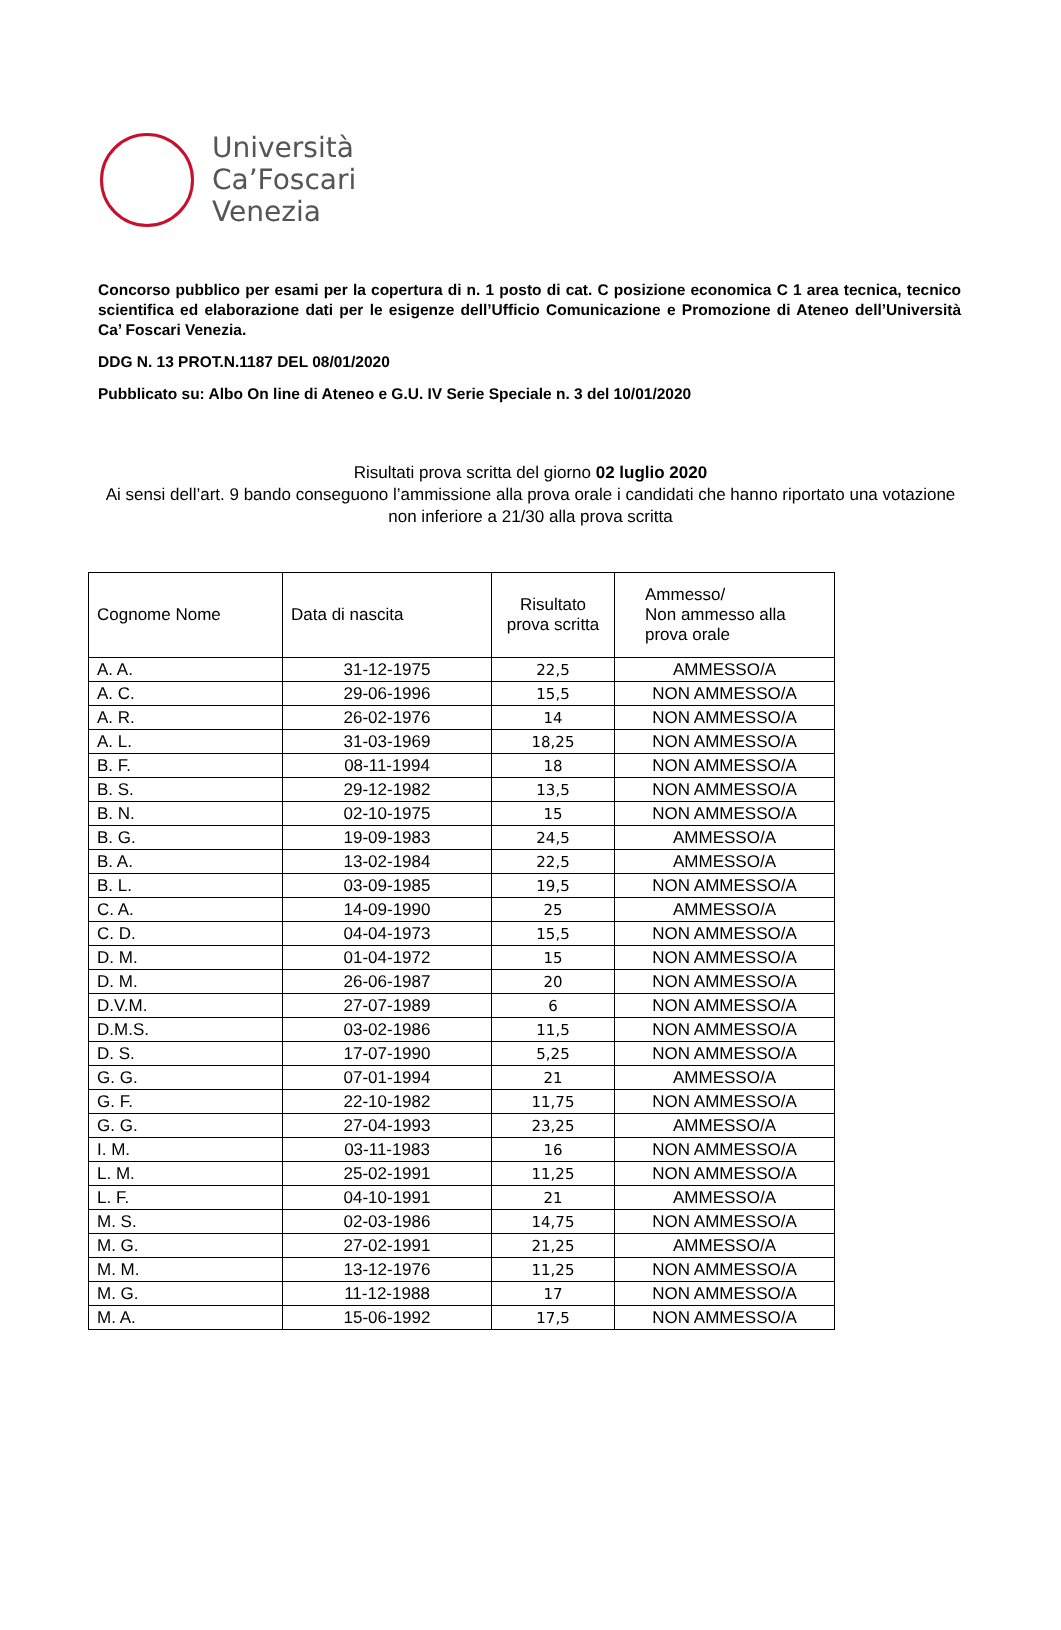Università
Ca’Foscari
Venezia
Concorso pubblico per esami per la copertura di n. 1 posto di cat. C posizione economica C 1 area tecnica, tecnico scientifica ed elaborazione dati per le esigenze dell’Ufficio Comunicazione e Promozione di Ateneo dell’Università Ca’ Foscari Venezia.
DDG N. 13 PROT.N.1187 DEL 08/01/2020
Pubblicato su: Albo On line di Ateneo e G.U. IV Serie Speciale n. 3 del 10/01/2020
Risultati prova scritta del giorno 02 luglio 2020
Ai sensi dell’art. 9 bando conseguono l’ammissione alla prova orale i candidati che hanno riportato una votazione non inferiore a 21/30 alla prova scritta
| Cognome Nome | Data di nascita | Risultato prova scritta | Ammesso/ Non ammesso alla prova orale |
| --- | --- | --- | --- |
| A. A. | 31-12-1975 | 22,5 | AMMESSO/A |
| A. C. | 29-06-1996 | 15,5 | NON AMMESSO/A |
| A. R. | 26-02-1976 | 14 | NON AMMESSO/A |
| A. L. | 31-03-1969 | 18,25 | NON AMMESSO/A |
| B. F. | 08-11-1994 | 18 | NON AMMESSO/A |
| B. S. | 29-12-1982 | 13,5 | NON AMMESSO/A |
| B. N. | 02-10-1975 | 15 | NON AMMESSO/A |
| B. G. | 19-09-1983 | 24,5 | AMMESSO/A |
| B. A. | 13-02-1984 | 22,5 | AMMESSO/A |
| B. L. | 03-09-1985 | 19,5 | NON AMMESSO/A |
| C. A. | 14-09-1990 | 25 | AMMESSO/A |
| C. D. | 04-04-1973 | 15,5 | NON AMMESSO/A |
| D. M. | 01-04-1972 | 15 | NON AMMESSO/A |
| D. M. | 26-06-1987 | 20 | NON AMMESSO/A |
| D.V.M. | 27-07-1989 | 6 | NON AMMESSO/A |
| D.M.S. | 03-02-1986 | 11,5 | NON AMMESSO/A |
| D. S. | 17-07-1990 | 5,25 | NON AMMESSO/A |
| G. G. | 07-01-1994 | 21 | AMMESSO/A |
| G. F. | 22-10-1982 | 11,75 | NON AMMESSO/A |
| G. G. | 27-04-1993 | 23,25 | AMMESSO/A |
| I. M. | 03-11-1983 | 16 | NON AMMESSO/A |
| L. M. | 25-02-1991 | 11,25 | NON AMMESSO/A |
| L. F. | 04-10-1991 | 21 | AMMESSO/A |
| M. S. | 02-03-1986 | 14,75 | NON AMMESSO/A |
| M. G. | 27-02-1991 | 21,25 | AMMESSO/A |
| M. M. | 13-12-1976 | 11,25 | NON AMMESSO/A |
| M. G. | 11-12-1988 | 17 | NON AMMESSO/A |
| M. A. | 15-06-1992 | 17,5 | NON AMMESSO/A |